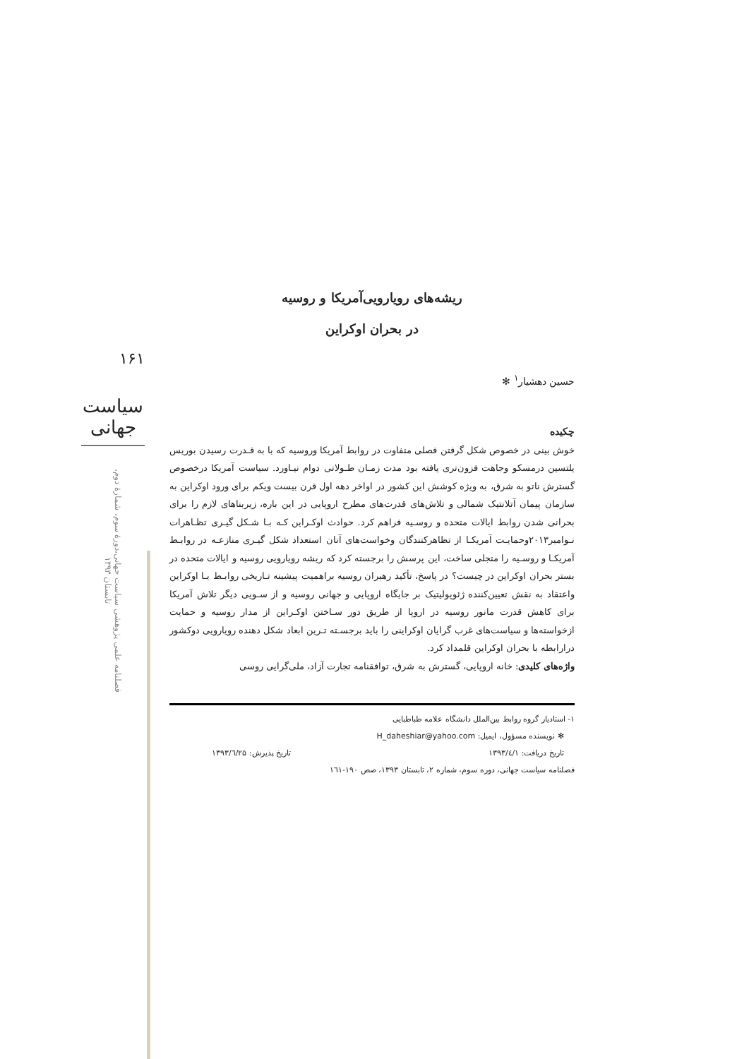١۶١
سیاست جهانی
فصلنامه علمی پژوهشی سیاست جهانی،دورۀ سوم، شمارۀ دوم، تابستان ۱۳۹۳
ریشه‌های رویارویی‌آمریکا و روسیه
در بحران اوکراین
حسین دهشیار<sup>۱</sup> ✻
چکیده
خوش بینی در خصوص شکل گرفتن فصلی متفاوت در روابط آمریکا وروسیه که با به قـدرت رسیدن بوریس یلتسین درمسکو وجاهت فزون‌تری یافته بود مدت زمـان طـولانی دوام نیـاورد. سیاست آمریکا درخصوص گسترش ناتو به شرق، به ویژه کوشش این کشور در اواخر دهه اول قرن بیست ویکم برای ورود اوکراین به سازمان پیمان آتلانتیک شمالی و تلاش‌های قدرت‌های مطرح اروپایی در این باره، زیربناهای لازم را برای بحرانی شدن روابط ایالات متحده و روسـیه فراهم کرد. حوادث اوکـراین کـه بـا شـکل گیـری تظـاهرات نـوامبر۲۰۱۳وحمایـت آمریکـا از تظاهرکنندگان وخواست‌های آنان استعداد شکل گیـری منازعـه در روابـط آمریکـا و روسـیه را متجلی ساخت، این پرسش را برجسته کرد که ریشه رویارویی روسیه و ایالات متحده در بستر بحران اوکراین در چیست؟ در پاسخ، تأکید رهبران روسیه براهمیت پیشینه تـاریخی روابـط بـا اوکراین واعتقاد به نقش تعیین‌کننده ژئوپولیتیک بر جایگاه اروپایی و جهانی روسیه و از سـویی دیگر تلاش آمریکا برای کاهش قدرت مانور روسیه در اروپا از طریق دور سـاختن اوکـراین از مدار روسیه و حمایت ازخواسته‌ها و سیاست‌های غرب گرایان اوکراینی را باید برجسـته تـرین ابعاد شکل دهنده رویارویی دوکشور درارابطه با بحران اوکراین قلمداد کرد.
واژه‌های کلیدی: خانه اروپایی، گسترش به شرق، توافقنامه تجارت آزاد، ملی‌گرایی روسی
۱- استادیار گروه روابط بین‌الملل دانشگاه علامه طباطبایی
✻ نویسنده مسؤول، ایمیل: H_daheshiar@yahoo.com
تاریخ دریافت: ۱۳۹۳/٤/۱ تاریخ پذیرش: ۱۳۹۳/٦/۲۵
فصلنامه سیاست جهانی، دوره سوم، شماره ۲، تابستان ۱۳۹۳، صص ۱۹۰-۱٦۱